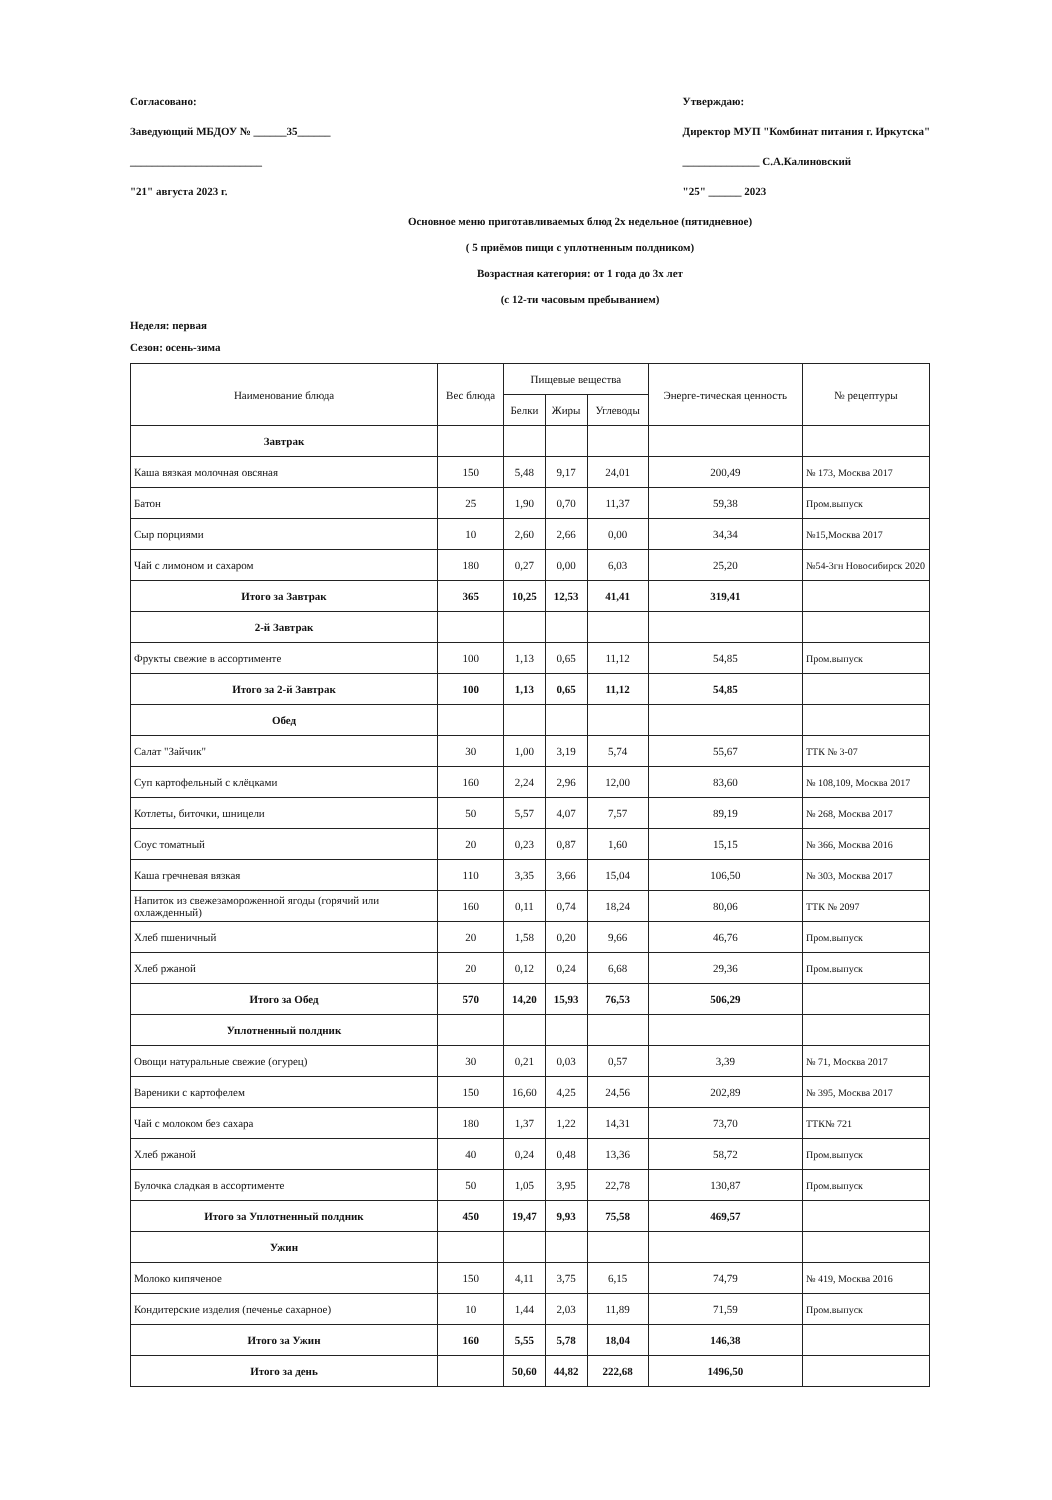Согласовано:
Заведующий МБДОУ № ______35______
________________________
"21" августа 2023 г.
Утверждаю:
Директор МУП "Комбинат питания г. Иркутска"
______________ С.А.Калиновский
"25" ______ 2023
Основное меню приготавливаемых блюд 2х недельное (пятидневное)
( 5 приёмов пищи с уплотненным полдником)
Возрастная категория: от 1 года до 3х лет
(с 12-ти часовым пребыванием)
Неделя: первая
Сезон: осень-зима
| Наименование блюда | Вес блюда | Пищевые вещества | | | Энерге-тическая ценность | № рецептуры |
| --- | --- | --- | --- | --- | --- | --- |
| | | Белки | Жиры | Углеводы | | |
| Завтрак | | | | | | |
| Каша вязкая молочная овсяная | 150 | 5,48 | 9,17 | 24,01 | 200,49 | № 173, Москва 2017 |
| Батон | 25 | 1,90 | 0,70 | 11,37 | 59,38 | Пром.выпуск |
| Сыр порциями | 10 | 2,60 | 2,66 | 0,00 | 34,34 | №15,Москва 2017 |
| Чай с лимоном и сахаром | 180 | 0,27 | 0,00 | 6,03 | 25,20 | №54-3гн Новосибирск 2020 |
| Итого за Завтрак | 365 | 10,25 | 12,53 | 41,41 | 319,41 | |
| 2-й Завтрак | | | | | | |
| Фрукты свежие в ассортименте | 100 | 1,13 | 0,65 | 11,12 | 54,85 | Пром.выпуск |
| Итого за 2-й Завтрак | 100 | 1,13 | 0,65 | 11,12 | 54,85 | |
| Обед | | | | | | |
| Салат "Зайчик" | 30 | 1,00 | 3,19 | 5,74 | 55,67 | ТТК № 3-07 |
| Суп картофельный с клёцками | 160 | 2,24 | 2,96 | 12,00 | 83,60 | № 108,109, Москва 2017 |
| Котлеты, биточки, шницели | 50 | 5,57 | 4,07 | 7,57 | 89,19 | № 268, Москва 2017 |
| Соус томатный | 20 | 0,23 | 0,87 | 1,60 | 15,15 | № 366, Москва 2016 |
| Каша гречневая вязкая | 110 | 3,35 | 3,66 | 15,04 | 106,50 | № 303, Москва 2017 |
| Напиток из свежезамороженной ягоды (горячий или охлажденный) | 160 | 0,11 | 0,74 | 18,24 | 80,06 | ТТК № 2097 |
| Хлеб пшеничный | 20 | 1,58 | 0,20 | 9,66 | 46,76 | Пром.выпуск |
| Хлеб ржаной | 20 | 0,12 | 0,24 | 6,68 | 29,36 | Пром.выпуск |
| Итого за Обед | 570 | 14,20 | 15,93 | 76,53 | 506,29 | |
| Уплотненный полдник | | | | | | |
| Овощи натуральные свежие (огурец) | 30 | 0,21 | 0,03 | 0,57 | 3,39 | № 71, Москва 2017 |
| Вареники с картофелем | 150 | 16,60 | 4,25 | 24,56 | 202,89 | № 395, Москва 2017 |
| Чай с молоком без сахара | 180 | 1,37 | 1,22 | 14,31 | 73,70 | ТТК№ 721 |
| Хлеб ржаной | 40 | 0,24 | 0,48 | 13,36 | 58,72 | Пром.выпуск |
| Булочка сладкая в ассортименте | 50 | 1,05 | 3,95 | 22,78 | 130,87 | Пром.выпуск |
| Итого за Уплотненный полдник | 450 | 19,47 | 9,93 | 75,58 | 469,57 | |
| Ужин | | | | | | |
| Молоко кипяченое | 150 | 4,11 | 3,75 | 6,15 | 74,79 | № 419, Москва 2016 |
| Кондитерские изделия (печенье сахарное) | 10 | 1,44 | 2,03 | 11,89 | 71,59 | Пром.выпуск |
| Итого за Ужин | 160 | 5,55 | 5,78 | 18,04 | 146,38 | |
| Итого за день | | 50,60 | 44,82 | 222,68 | 1496,50 | |